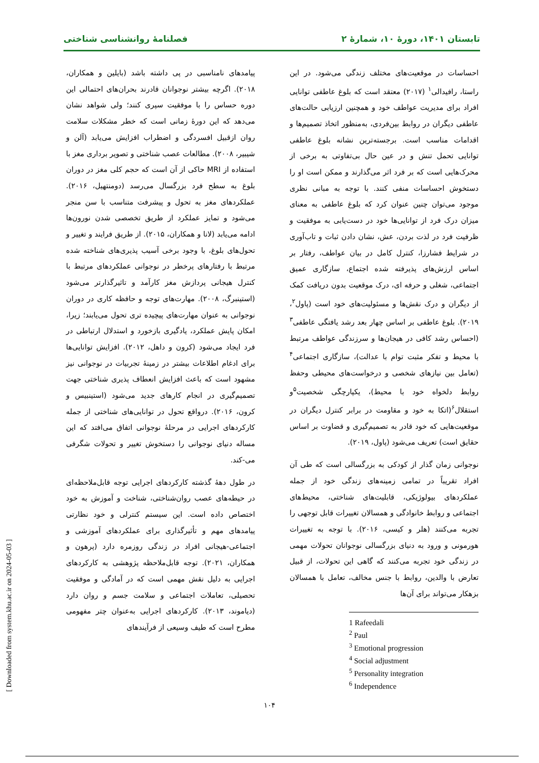تابستان ۱۴۰۱، دورهٔ ۱۰، شمارهٔ ۲ فصلنامهٔ روانشناسی شناختی
احساسات در موقعیت‌های مختلف زندگی می‌شود. در این راستا، رافیدالی<sup>۱</sup> (۲۰۱۷) معتقد است که بلوغ عاطفی توانایی افراد برای مدیریت عواطف خود و همچنین ارزیابی حالت‌های عاطفی دیگران در روابط بین‌فردی، به‌منظور اتخاذ تصمیم‌ها و اقدامات مناسب است. برجسته‌ترین نشانه بلوغ عاطفی توانایی تحمل تنش و در عین حال بی‌تفاوتی به برخی از محرک‌هایی است که بر فرد اثر می‌گذارند و ممکن است او را دستخوش احساسات منفی کنند. با توجه به مبانی نظری موجود می‌توان چنین عنوان کرد که بلوغ عاطفی به معنای میزان درک فرد از توانایی‌ها خود در دست‌یابی به موفقیت و ظرفیت فرد در لذت بردن، عش، نشان دادن ثبات و تاب‌آوری در شرایط فشارزا، کنترل کامل در بیان عواطف، رفتار بر اساس ارزش‌های پذیرفته شده اجتماع، سازگاری عمیق اجتماعی، شغلی و حرفه ای، درک موقعیت بدون دریافت کمک از دیگران و درک نقش‌ها و مسئولیت‌های خود است (پاول<sup>۲</sup>، ۲۰۱۹). بلوغ عاطفی بر اساس چهار بعد رشد یافتگی عاطفی<sup>۳</sup> (احساس رشد کافی در هیجان‌ها و سرزندگی عواطف مرتبط با محیط و تفکر مثبت توام با عدالت)، سازگاری اجتماعی<sup>۴</sup> (تعامل بین نیازهای شخصی و درخواست‌های محیطی وحفظ روابط دلخواه خود با محیط)، یکپارچگی شخصیت<sup>۵</sup>و استقلال<sup>۶</sup>(اتکا به خود و مقاومت در برابر کنترل دیگران در موقعیت‌هایی که خود قادر به تصمیم‌گیری و قضاوت بر اساس حقایق است) تعریف می‌شود (پاول، ۲۰۱۹).
نوجوانی زمان گذار از کودکی به بزرگسالی است که طی آن افراد تقریباً در تمامی زمینه‌های زندگی خود از جمله عملکردهای بیولوژیکی، قابلیت‌های شناختی، محیط‌های اجتماعی و روابط خانوادگی و همسالان تغییرات قابل توجهی را تجربه می‌کنند (هلر و کیسی، ۲۰۱۶). با توجه به تغییرات هورمونی و ورود به دنیای بزرگسالی نوجوانان تحولات مهمی در زندگی خود تجربه می‌کنند که گاهی این تحولات، از قبیل تعارض با والدین، روابط با جنس مخالف، تعامل با همسالان بزهکار می‌تواند برای آن‌ها
1 Rafeedali
<sup>2</sup> Paul
<sup>3</sup> Emotional progression
<sup>4</sup> Social adjustment
<sup>5</sup> Personality integration
<sup>6</sup> Independence
پیامدهای نامناسبی در پی داشته باشد (بایلین و همکاران، ۲۰۱۸). اگرچه بیشتر نوجوانان قادرند بحران‌های احتمالی این دوره حساس را با موفقیت سپری کنند؛ ولی شواهد نشان می‌دهد که این دورهٔ زمانی است که خطر مشکلات سلامت روان ازقبیل افسردگی و اضطراب افزایش می‌یابد (آلن و شیبیر، ۲۰۰۸). مطالعات عصب شناختی و تصویر برداری مغز با استفاده از MRI حاکی از آن است که حجم کلی مغز در دوران بلوغ به سطح فرد بزرگسال می‌رسد (دومنتهیل، ۲۰۱۶). عملکردهای مغز به تحول و پیشرفت متناسب با سن منجر می‌شود و تمایز عملکرد از طریق تخصصی شدن نورون‌ها ادامه می‌یابد (لانا و همکاران، ۲۰۱۵). از طریق فرایند و تغییر و تحول‌های بلوغ، با وجود برخی آسیب پذیری‌های شناخته شده مرتبط با رفتارهای پرخطر در نوجوانی عملکردهای مرتبط با کنترل هیجانی پردازش مغز کارآمد و تاثیرگذارتر می‌شود (استینبرگ، ۲۰۰۸). مهارت‌های توجه و حافظه کاری در دوران نوجوانی به عنوان مهارت‌های پیچیده تری تحول می‌یابند؛ زیرا، امکان پایش عملکرد، یادگیری بازخورد و استدلال ارتباطی در فرد ایجاد می‌شود (کرون و داهل، ۲۰۱۲). افزایش توانایی‌ها برای ادغام اطلاعات بیشتر در زمینهٔ تجربیات در نوجوانی نیز مشهود است که باعث افزایش انعطاف پذیری شناختی جهت تصمیم‌گیری در انجام کارهای جدید می‌شود (استینبیس و کرون، ۲۰۱۶). درواقع تحول در توانایی‌های شناختی از جمله کارکردهای اجرایی در مرحلهٔ نوجوانی اتفاق می‌افتد که این مساله دنیای نوجوانی را دستخوش تغییر و تحولات شگرفی می-کند.
در طول دههٔ گذشته کارکردهای اجرایی توجه قابل‌ملاحظه‌ای در حیطه‌های عصب روان‌شناختی، شناخت و آموزش به خود اختصاص داده است. این سیستم کنترلی و خود نظارتی پیامدهای مهم و تأثیرگذاری برای عملکردهای آموزشی و اجتماعی-هیجانی افراد در زندگی روزمره دارد (پرهون و همکاران، ۲۰۲۱). توجه قابل‌ملاحظه پژوهشی به کارکردهای اجرایی به دلیل نقش مهمی است که در آمادگی و موفقیت تحصیلی، تعاملات اجتماعی و سلامت جسم و روان دارد (دیاموند، ۲۰۱۳). کارکردهای اجرایی به‌عنوان چتر مفهومی مطرح است که طیف وسیعی از فرآیندهای
۱۰۴
[ Downloaded from system.khu.ac.ir on 2024-05-03 ]